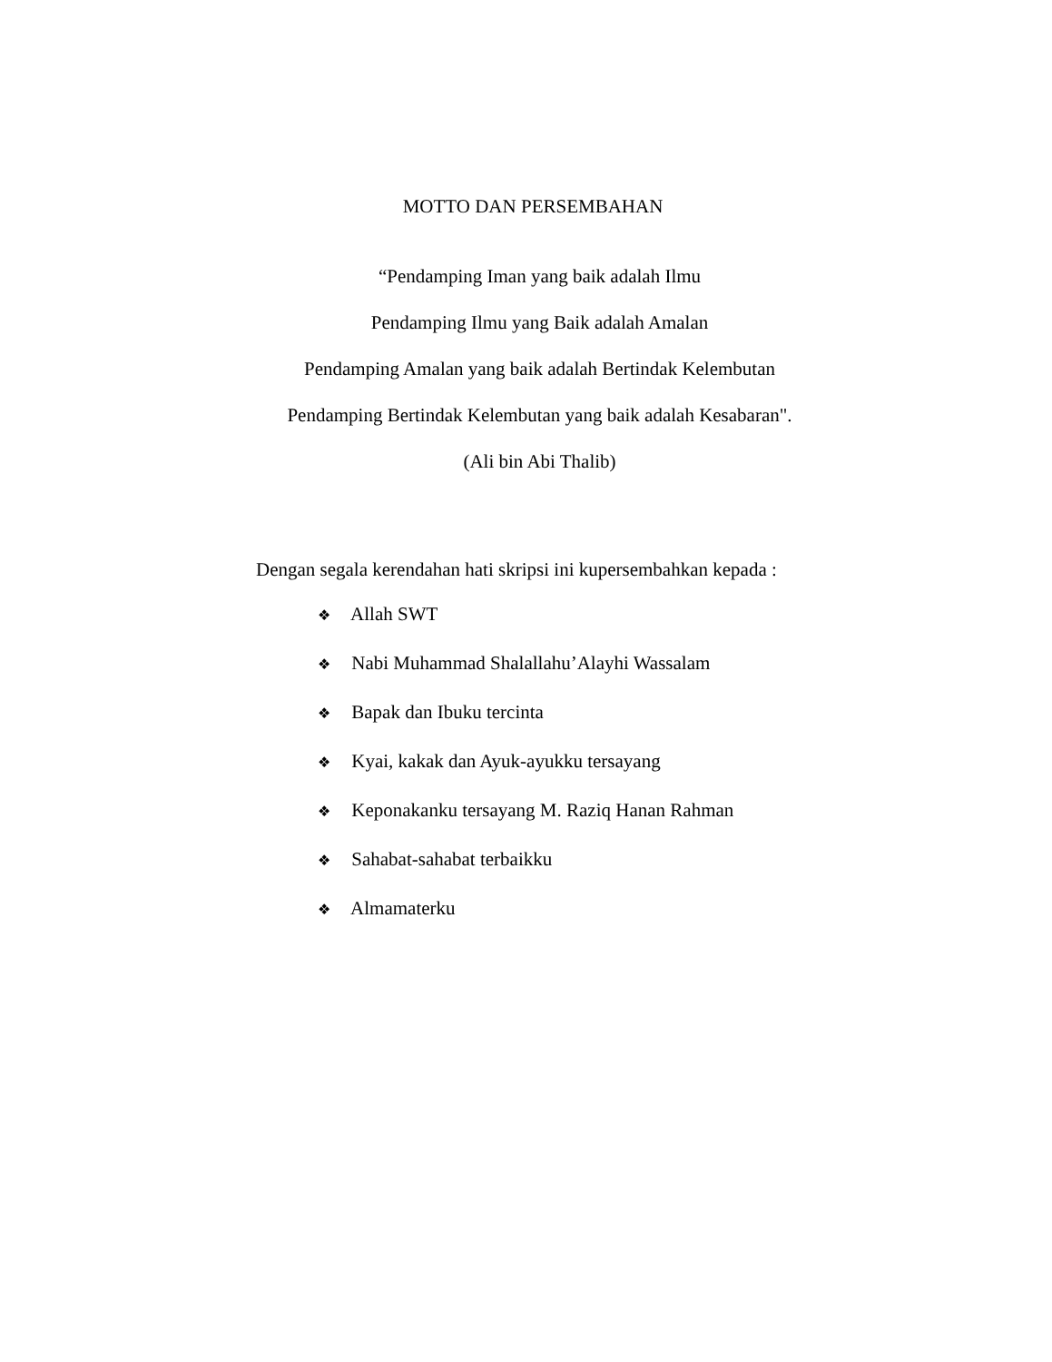MOTTO DAN PERSEMBAHAN
“Pendamping Iman yang baik adalah Ilmu
Pendamping Ilmu yang Baik adalah Amalan
Pendamping Amalan yang baik adalah Bertindak Kelembutan
Pendamping Bertindak Kelembutan yang baik adalah Kesabaran".
(Ali bin Abi Thalib)
Dengan segala kerendahan hati skripsi ini kupersembahkan kepada :
❖ Allah SWT
❖ Nabi Muhammad Shalallahu’Alayhi Wassalam
❖ Bapak dan Ibuku tercinta
❖ Kyai, kakak dan Ayuk-ayukku tersayang
❖ Keponakanku tersayang M. Raziq Hanan Rahman
❖ Sahabat-sahabat terbaikku
❖ Almamaterku